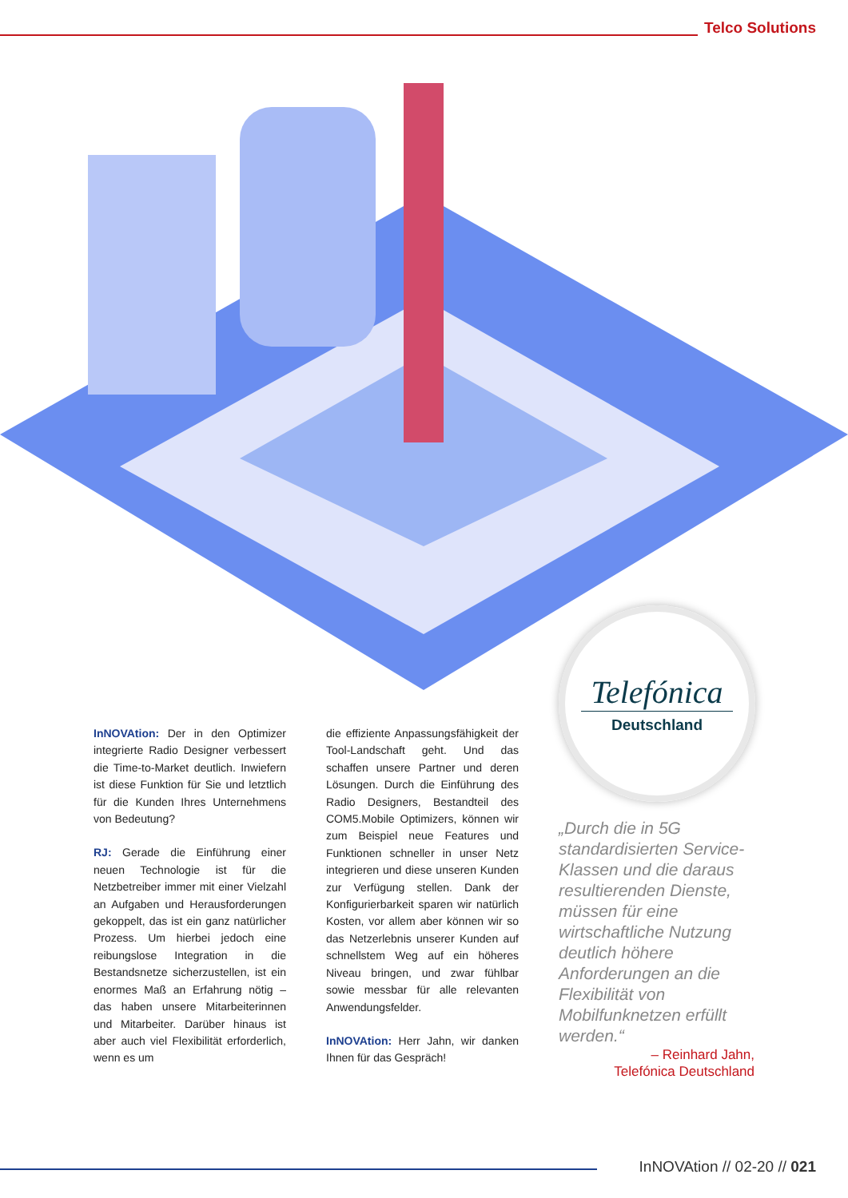Telco Solutions
InNOVAtion: Der in den Optimizer integrierte Radio Designer verbessert die Time-to-Market deutlich. Inwiefern ist diese Funktion für Sie und letztlich für die Kunden Ihres Unternehmens von Bedeutung?
RJ: Gerade die Einführung einer neuen Technologie ist für die Netzbetreiber immer mit einer Vielzahl an Aufgaben und Herausforderungen gekoppelt, das ist ein ganz natürlicher Prozess. Um hierbei jedoch eine reibungslose Integration in die Bestandsnetze sicherzustellen, ist ein enormes Maß an Erfahrung nötig – das haben unsere Mitarbeiterinnen und Mitarbeiter. Darüber hinaus ist aber auch viel Flexibilität erforderlich, wenn es um
die effiziente Anpassungsfähigkeit der Tool-Landschaft geht. Und das schaffen unsere Partner und deren Lösungen. Durch die Einführung des Radio Designers, Bestandteil des COM5.Mobile Optimizers, können wir zum Beispiel neue Features und Funktionen schneller in unser Netz integrieren und diese unseren Kunden zur Verfügung stellen. Dank der Konfigurierbarkeit sparen wir natürlich Kosten, vor allem aber können wir so das Netzerlebnis unserer Kunden auf schnellstem Weg auf ein höheres Niveau bringen, und zwar fühlbar sowie messbar für alle relevanten Anwendungsfelder.
InNOVAtion: Herr Jahn, wir danken Ihnen für das Gespräch!
Telefónica
Deutschland
„Durch die in 5G standardisierten Service-Klassen und die daraus resultierenden Dienste, müssen für eine wirtschaftliche Nutzung deutlich höhere Anforderungen an die Flexibilität von Mobilfunknetzen erfüllt werden.“
– Reinhard Jahn,
Telefónica Deutschland
InNOVAtion // 02-20 // 021